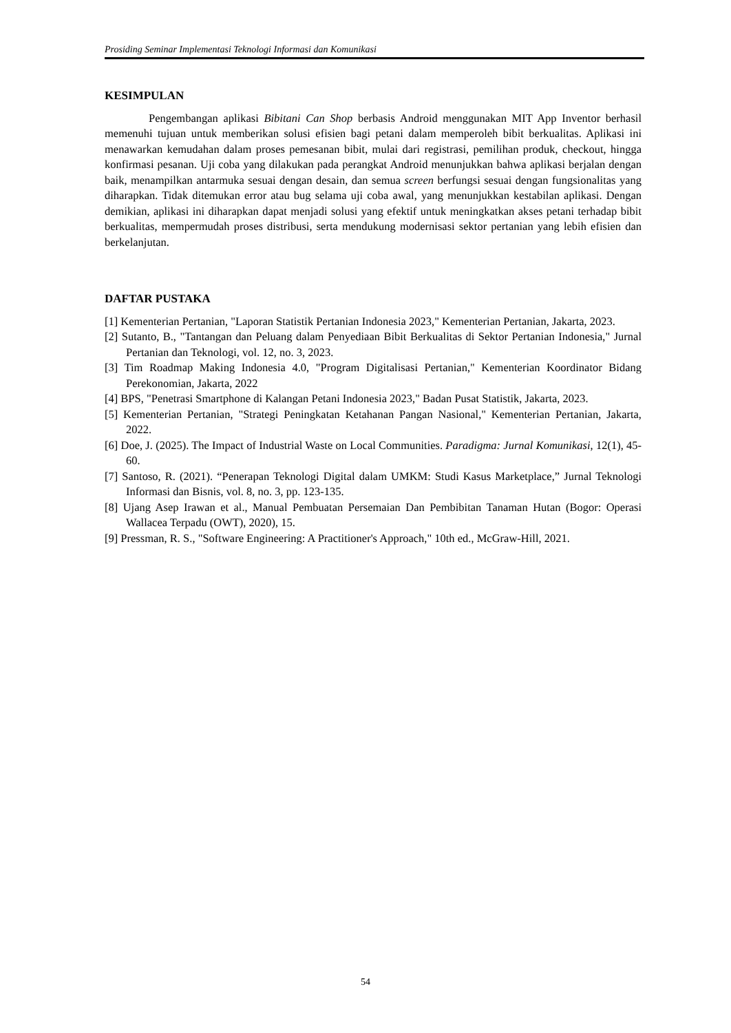Prosiding Seminar Implementasi Teknologi Informasi dan Komunikasi
KESIMPULAN
Pengembangan aplikasi Bibitani Can Shop berbasis Android menggunakan MIT App Inventor berhasil memenuhi tujuan untuk memberikan solusi efisien bagi petani dalam memperoleh bibit berkualitas. Aplikasi ini menawarkan kemudahan dalam proses pemesanan bibit, mulai dari registrasi, pemilihan produk, checkout, hingga konfirmasi pesanan. Uji coba yang dilakukan pada perangkat Android menunjukkan bahwa aplikasi berjalan dengan baik, menampilkan antarmuka sesuai dengan desain, dan semua screen berfungsi sesuai dengan fungsionalitas yang diharapkan. Tidak ditemukan error atau bug selama uji coba awal, yang menunjukkan kestabilan aplikasi. Dengan demikian, aplikasi ini diharapkan dapat menjadi solusi yang efektif untuk meningkatkan akses petani terhadap bibit berkualitas, mempermudah proses distribusi, serta mendukung modernisasi sektor pertanian yang lebih efisien dan berkelanjutan.
DAFTAR PUSTAKA
[1] Kementerian Pertanian, "Laporan Statistik Pertanian Indonesia 2023," Kementerian Pertanian, Jakarta, 2023.
[2] Sutanto, B., "Tantangan dan Peluang dalam Penyediaan Bibit Berkualitas di Sektor Pertanian Indonesia," Jurnal Pertanian dan Teknologi, vol. 12, no. 3, 2023.
[3] Tim Roadmap Making Indonesia 4.0, "Program Digitalisasi Pertanian," Kementerian Koordinator Bidang Perekonomian, Jakarta, 2022
[4] BPS, "Penetrasi Smartphone di Kalangan Petani Indonesia 2023," Badan Pusat Statistik, Jakarta, 2023.
[5] Kementerian Pertanian, "Strategi Peningkatan Ketahanan Pangan Nasional," Kementerian Pertanian, Jakarta, 2022.
[6] Doe, J. (2025). The Impact of Industrial Waste on Local Communities. Paradigma: Jurnal Komunikasi, 12(1), 45-60.
[7] Santoso, R. (2021). “Penerapan Teknologi Digital dalam UMKM: Studi Kasus Marketplace,” Jurnal Teknologi Informasi dan Bisnis, vol. 8, no. 3, pp. 123-135.
[8] Ujang Asep Irawan et al., Manual Pembuatan Persemaian Dan Pembibitan Tanaman Hutan (Bogor: Operasi Wallacea Terpadu (OWT), 2020), 15.
[9] Pressman, R. S., "Software Engineering: A Practitioner's Approach," 10th ed., McGraw-Hill, 2021.
54